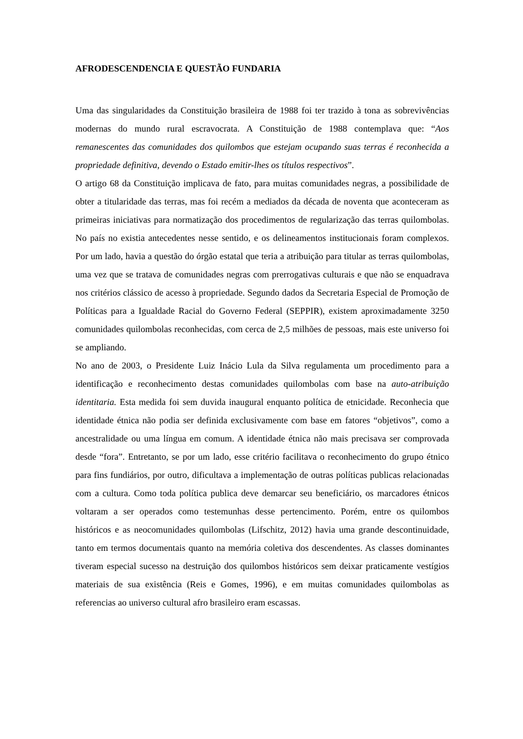AFRODESCENDENCIA E QUESTÃO FUNDARIA
Uma das singularidades da Constituição brasileira de 1988 foi ter trazido à tona as sobrevivências modernas do mundo rural escravocrata. A Constituição de 1988 contemplava que: “Aos remanescentes das comunidades dos quilombos que estejam ocupando suas terras é reconhecida a propriedade definitiva, devendo o Estado emitir-lhes os títulos respectivos”.
O artigo 68 da Constituição implicava de fato, para muitas comunidades negras, a possibilidade de obter a titularidade das terras, mas foi recém a mediados da década de noventa que aconteceram as primeiras iniciativas para normatização dos procedimentos de regularização das terras quilombolas. No país no existia antecedentes nesse sentido, e os delineamentos institucionais foram complexos. Por um lado, havia a questão do órgão estatal que teria a atribuição para titular as terras quilombolas, uma vez que se tratava de comunidades negras com prerrogativas culturais e que não se enquadrava nos critérios clássico de acesso à propriedade. Segundo dados da Secretaria Especial de Promoção de Políticas para a Igualdade Racial do Governo Federal (SEPPIR), existem aproximadamente 3250 comunidades quilombolas reconhecidas, com cerca de 2,5 milhões de pessoas, mais este universo foi se ampliando.
No ano de 2003, o Presidente Luiz Inácio Lula da Silva regulamenta um procedimento para a identificação e reconhecimento destas comunidades quilombolas com base na auto-atribuição identitaria. Esta medida foi sem duvida inaugural enquanto política de etnicidade. Reconhecia que identidade étnica não podia ser definida exclusivamente com base em fatores “objetivos”, como a ancestralidade ou uma língua em comum. A identidade étnica não mais precisava ser comprovada desde “fora”. Entretanto, se por um lado, esse critério facilitava o reconhecimento do grupo étnico para fins fundiários, por outro, dificultava a implementação de outras políticas publicas relacionadas com a cultura. Como toda política publica deve demarcar seu beneficiário, os marcadores étnicos voltaram a ser operados como testemunhas desse pertencimento. Porém, entre os quilombos históricos e as neocomunidades quilombolas (Lifschitz, 2012) havia uma grande descontinuidade, tanto em termos documentais quanto na memória coletiva dos descendentes. As classes dominantes tiveram especial sucesso na destruição dos quilombos históricos sem deixar praticamente vestígios materiais de sua existência (Reis e Gomes, 1996), e em muitas comunidades quilombolas as referencias ao universo cultural afro brasileiro eram escassas.